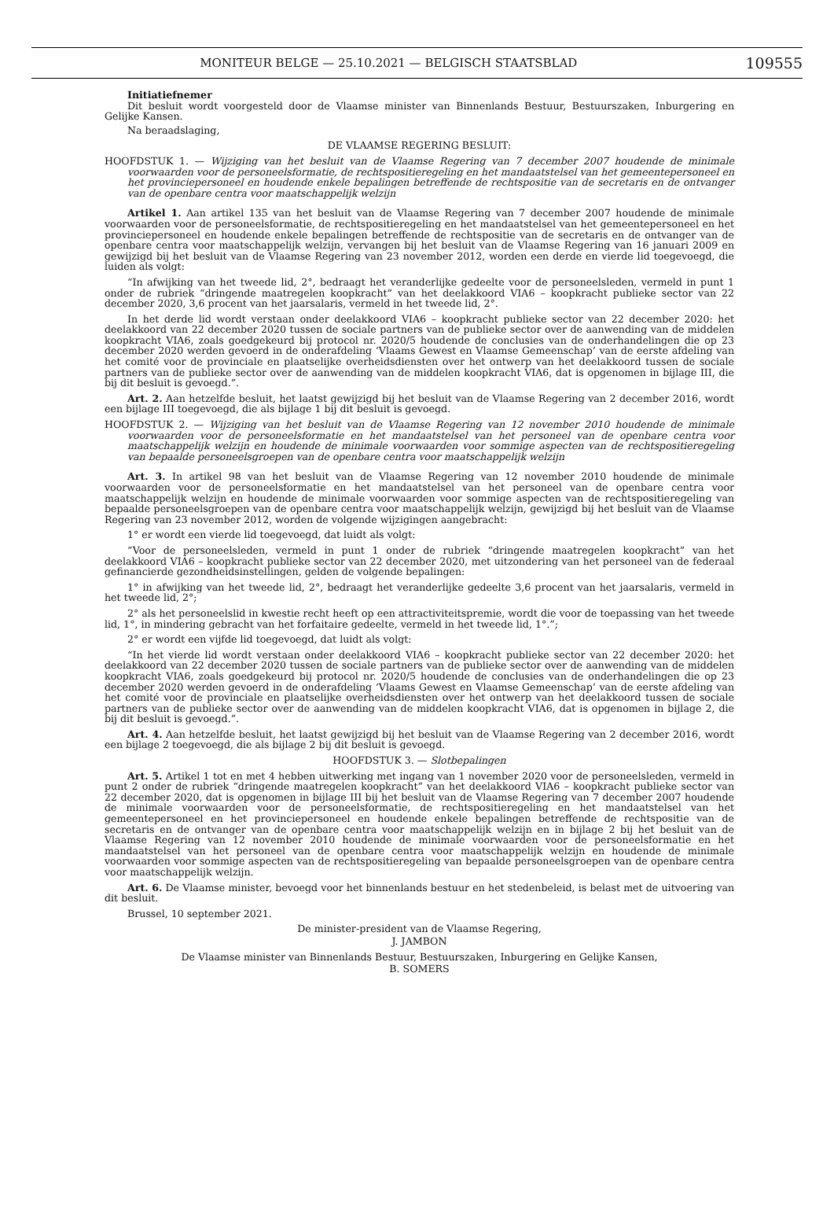MONITEUR BELGE — 25.10.2021 — BELGISCH STAATSBLAD 109555
Initiatiefnemer
Dit besluit wordt voorgesteld door de Vlaamse minister van Binnenlands Bestuur, Bestuurszaken, Inburgering en Gelijke Kansen.
Na beraadslaging,
DE VLAAMSE REGERING BESLUIT:
HOOFDSTUK 1. — Wijziging van het besluit van de Vlaamse Regering van 7 december 2007 houdende de minimale voorwaarden voor de personeelsformatie, de rechtspositieregeling en het mandaatstelsel van het gemeentepersoneel en het provinciepersoneel en houdende enkele bepalingen betreffende de rechtspositie van de secretaris en de ontvanger van de openbare centra voor maatschappelijk welzijn
Artikel 1. Aan artikel 135 van het besluit van de Vlaamse Regering van 7 december 2007 houdende de minimale voorwaarden voor de personeelsformatie, de rechtspositieregeling en het mandaatstelsel van het gemeentepersoneel en het provinciepersoneel en houdende enkele bepalingen betreffende de rechtspositie van de secretaris en de ontvanger van de openbare centra voor maatschappelijk welzijn, vervangen bij het besluit van de Vlaamse Regering van 16 januari 2009 en gewijzigd bij het besluit van de Vlaamse Regering van 23 november 2012, worden een derde en vierde lid toegevoegd, die luiden als volgt:
“In afwijking van het tweede lid, 2°, bedraagt het veranderlijke gedeelte voor de personeelsleden, vermeld in punt 1 onder de rubriek “dringende maatregelen koopkracht” van het deelakkoord VIA6 – koopkracht publieke sector van 22 december 2020, 3,6 procent van het jaarsalaris, vermeld in het tweede lid, 2°.
In het derde lid wordt verstaan onder deelakkoord VIA6 – koopkracht publieke sector van 22 december 2020: het deelakkoord van 22 december 2020 tussen de sociale partners van de publieke sector over de aanwending van de middelen koopkracht VIA6, zoals goedgekeurd bij protocol nr. 2020/5 houdende de conclusies van de onderhandelingen die op 23 december 2020 werden gevoerd in de onderafdeling ‘Vlaams Gewest en Vlaamse Gemeenschap’ van de eerste afdeling van het comité voor de provinciale en plaatselijke overheidsdiensten over het ontwerp van het deelakkoord tussen de sociale partners van de publieke sector over de aanwending van de middelen koopkracht VIA6, dat is opgenomen in bijlage III, die bij dit besluit is gevoegd.”.
Art. 2. Aan hetzelfde besluit, het laatst gewijzigd bij het besluit van de Vlaamse Regering van 2 december 2016, wordt een bijlage III toegevoegd, die als bijlage 1 bij dit besluit is gevoegd.
HOOFDSTUK 2. — Wijziging van het besluit van de Vlaamse Regering van 12 november 2010 houdende de minimale voorwaarden voor de personeelsformatie en het mandaatstelsel van het personeel van de openbare centra voor maatschappelijk welzijn en houdende de minimale voorwaarden voor sommige aspecten van de rechtspositieregeling van bepaalde personeelsgroepen van de openbare centra voor maatschappelijk welzijn
Art. 3. In artikel 98 van het besluit van de Vlaamse Regering van 12 november 2010 houdende de minimale voorwaarden voor de personeelsformatie en het mandaatstelsel van het personeel van de openbare centra voor maatschappelijk welzijn en houdende de minimale voorwaarden voor sommige aspecten van de rechtspositieregeling van bepaalde personeelsgroepen van de openbare centra voor maatschappelijk welzijn, gewijzigd bij het besluit van de Vlaamse Regering van 23 november 2012, worden de volgende wijzigingen aangebracht:
1° er wordt een vierde lid toegevoegd, dat luidt als volgt:
“Voor de personeelsleden, vermeld in punt 1 onder de rubriek “dringende maatregelen koopkracht” van het deelakkoord VIA6 – koopkracht publieke sector van 22 december 2020, met uitzondering van het personeel van de federaal gefinancierde gezondheidsinstellingen, gelden de volgende bepalingen:
1° in afwijking van het tweede lid, 2°, bedraagt het veranderlijke gedeelte 3,6 procent van het jaarsalaris, vermeld in het tweede lid, 2°;
2° als het personeelslid in kwestie recht heeft op een attractiviteitspremie, wordt die voor de toepassing van het tweede lid, 1°, in mindering gebracht van het forfaitaire gedeelte, vermeld in het tweede lid, 1°.”;
2° er wordt een vijfde lid toegevoegd, dat luidt als volgt:
“In het vierde lid wordt verstaan onder deelakkoord VIA6 – koopkracht publieke sector van 22 december 2020: het deelakkoord van 22 december 2020 tussen de sociale partners van de publieke sector over de aanwending van de middelen koopkracht VIA6, zoals goedgekeurd bij protocol nr. 2020/5 houdende de conclusies van de onderhandelingen die op 23 december 2020 werden gevoerd in de onderafdeling ‘Vlaams Gewest en Vlaamse Gemeenschap’ van de eerste afdeling van het comité voor de provinciale en plaatselijke overheidsdiensten over het ontwerp van het deelakkoord tussen de sociale partners van de publieke sector over de aanwending van de middelen koopkracht VIA6, dat is opgenomen in bijlage 2, die bij dit besluit is gevoegd.”.
Art. 4. Aan hetzelfde besluit, het laatst gewijzigd bij het besluit van de Vlaamse Regering van 2 december 2016, wordt een bijlage 2 toegevoegd, die als bijlage 2 bij dit besluit is gevoegd.
HOOFDSTUK 3. — Slotbepalingen
Art. 5. Artikel 1 tot en met 4 hebben uitwerking met ingang van 1 november 2020 voor de personeelsleden, vermeld in punt 2 onder de rubriek “dringende maatregelen koopkracht” van het deelakkoord VIA6 – koopkracht publieke sector van 22 december 2020, dat is opgenomen in bijlage III bij het besluit van de Vlaamse Regering van 7 december 2007 houdende de minimale voorwaarden voor de personeelsformatie, de rechtspositieregeling en het mandaatstelsel van het gemeentepersoneel en het provinciepersoneel en houdende enkele bepalingen betreffende de rechtspositie van de secretaris en de ontvanger van de openbare centra voor maatschappelijk welzijn en in bijlage 2 bij het besluit van de Vlaamse Regering van 12 november 2010 houdende de minimale voorwaarden voor de personeelsformatie en het mandaatstelsel van het personeel van de openbare centra voor maatschappelijk welzijn en houdende de minimale voorwaarden voor sommige aspecten van de rechtspositieregeling van bepaalde personeelsgroepen van de openbare centra voor maatschappelijk welzijn.
Art. 6. De Vlaamse minister, bevoegd voor het binnenlands bestuur en het stedenbeleid, is belast met de uitvoering van dit besluit.
Brussel, 10 september 2021.
De minister-president van de Vlaamse Regering,
J. JAMBON
De Vlaamse minister van Binnenlands Bestuur, Bestuurszaken, Inburgering en Gelijke Kansen,
B. SOMERS